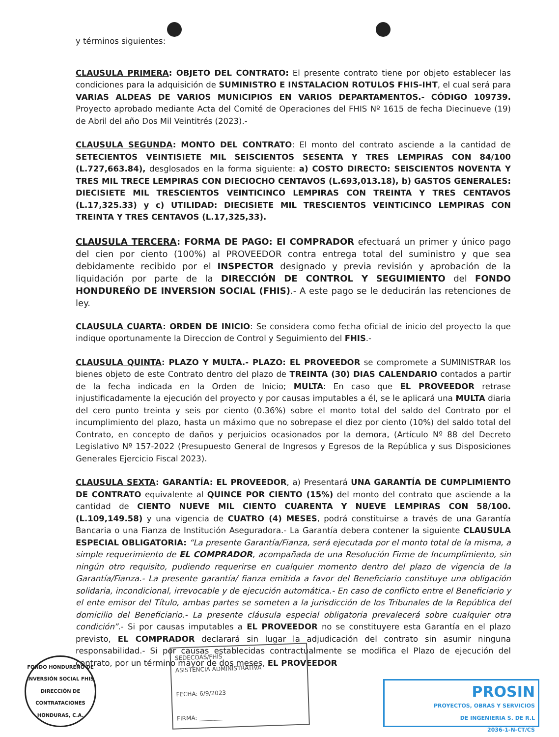y términos siguientes:
CLAUSULA PRIMERA: OBJETO DEL CONTRATO: El presente contrato tiene por objeto establecer las condiciones para la adquisición de SUMINISTRO E INSTALACION ROTULOS FHIS-IHT, el cual será para VARIAS ALDEAS DE VARIOS MUNICIPIOS EN VARIOS DEPARTAMENTOS.- CÓDIGO 109739. Proyecto aprobado mediante Acta del Comité de Operaciones del FHIS Nº 1615 de fecha Diecinueve (19) de Abril del año Dos Mil Veintitrés (2023).-
CLAUSULA SEGUNDA: MONTO DEL CONTRATO: El monto del contrato asciende a la cantidad de SETECIENTOS VEINTISIETE MIL SEISCIENTOS SESENTA Y TRES LEMPIRAS CON 84/100 (L.727,663.84), desglosados en la forma siguiente: a) COSTO DIRECTO: SEISCIENTOS NOVENTA Y TRES MIL TRECE LEMPIRAS CON DIECIOCHO CENTAVOS (L.693,013.18), b) GASTOS GENERALES: DIECISIETE MIL TRESCIENTOS VEINTICINCO LEMPIRAS CON TREINTA Y TRES CENTAVOS (L.17,325.33) y c) UTILIDAD: DIECISIETE MIL TRESCIENTOS VEINTICINCO LEMPIRAS CON TREINTA Y TRES CENTAVOS (L.17,325,33).
CLAUSULA TERCERA: FORMA DE PAGO: El COMPRADOR efectuará un primer y único pago del cien por ciento (100%) al PROVEEDOR contra entrega total del suministro y que sea debidamente recibido por el INSPECTOR designado y previa revisión y aprobación de la liquidación por parte de la DIRECCIÓN DE CONTROL Y SEGUIMIENTO del FONDO HONDUREÑO DE INVERSION SOCIAL (FHIS).- A este pago se le deducirán las retenciones de ley.
CLAUSULA CUARTA: ORDEN DE INICIO: Se considera como fecha oficial de inicio del proyecto la que indique oportunamente la Direccion de Control y Seguimiento del FHIS.-
CLAUSULA QUINTA: PLAZO Y MULTA.- PLAZO: EL PROVEEDOR se compromete a SUMINISTRAR los bienes objeto de este Contrato dentro del plazo de TREINTA (30) DIAS CALENDARIO contados a partir de la fecha indicada en la Orden de Inicio; MULTA: En caso que EL PROVEEDOR retrase injustificadamente la ejecución del proyecto y por causas imputables a él, se le aplicará una MULTA diaria del cero punto treinta y seis por ciento (0.36%) sobre el monto total del saldo del Contrato por el incumplimiento del plazo, hasta un máximo que no sobrepase el diez por ciento (10%) del saldo total del Contrato, en concepto de daños y perjuicios ocasionados por la demora, (Artículo Nº 88 del Decreto Legislativo Nº 157-2022 (Presupuesto General de Ingresos y Egresos de la República y sus Disposiciones Generales Ejercicio Fiscal 2023).
CLAUSULA SEXTA: GARANTÍA: EL PROVEEDOR, a) Presentará UNA GARANTÍA DE CUMPLIMIENTO DE CONTRATO equivalente al QUINCE POR CIENTO (15%) del monto del contrato que asciende a la cantidad de CIENTO NUEVE MIL CIENTO CUARENTA Y NUEVE LEMPIRAS CON 58/100. (L.109,149.58) y una vigencia de CUATRO (4) MESES, podrá constituirse a través de una Garantía Bancaria o una Fianza de Institución Aseguradora.- La Garantía debera contener la siguiente CLAUSULA ESPECIAL OBLIGATORIA: “La presente Garantía/Fianza, será ejecutada por el monto total de la misma, a simple requerimiento de EL COMPRADOR, acompañada de una Resolución Firme de Incumplimiento, sin ningún otro requisito, pudiendo requerirse en cualquier momento dentro del plazo de vigencia de la Garantía/Fianza.- La presente garantía/ fianza emitida a favor del Beneficiario constituye una obligación solidaria, incondicional, irrevocable y de ejecución automática.- En caso de conflicto entre el Beneficiario y el ente emisor del Título, ambas partes se someten a la jurisdicción de los Tribunales de la República del domicilio del Beneficiario.- La presente cláusula especial obligatoria prevalecerá sobre cualquier otra condición”.- Si por causas imputables a EL PROVEEDOR no se constituyere esta Garantía en el plazo previsto, EL COMPRADOR declarará sin lugar la adjudicación del contrato sin asumir ninguna responsabilidad.- Si por causas establecidas contractualmente se modifica el Plazo de ejecución del contrato, por un término mayor de dos meses, EL PROVEEDOR
FONDO HONDUREÑO DE INVERSIÓN SOCIAL FHIS
DIRECCIÓN DE CONTRATACIONES
HONDURAS, C.A.
SEDECOAS/FHIS
ASISTENCIA ADMINISTRATIVA
FECHA: 6/9/2023
FIRMA: ________
PROSIN
PROYECTOS, OBRAS Y SERVICIOS
DE INGENIERIA S. DE R.L
2036-1-N-CT/CS